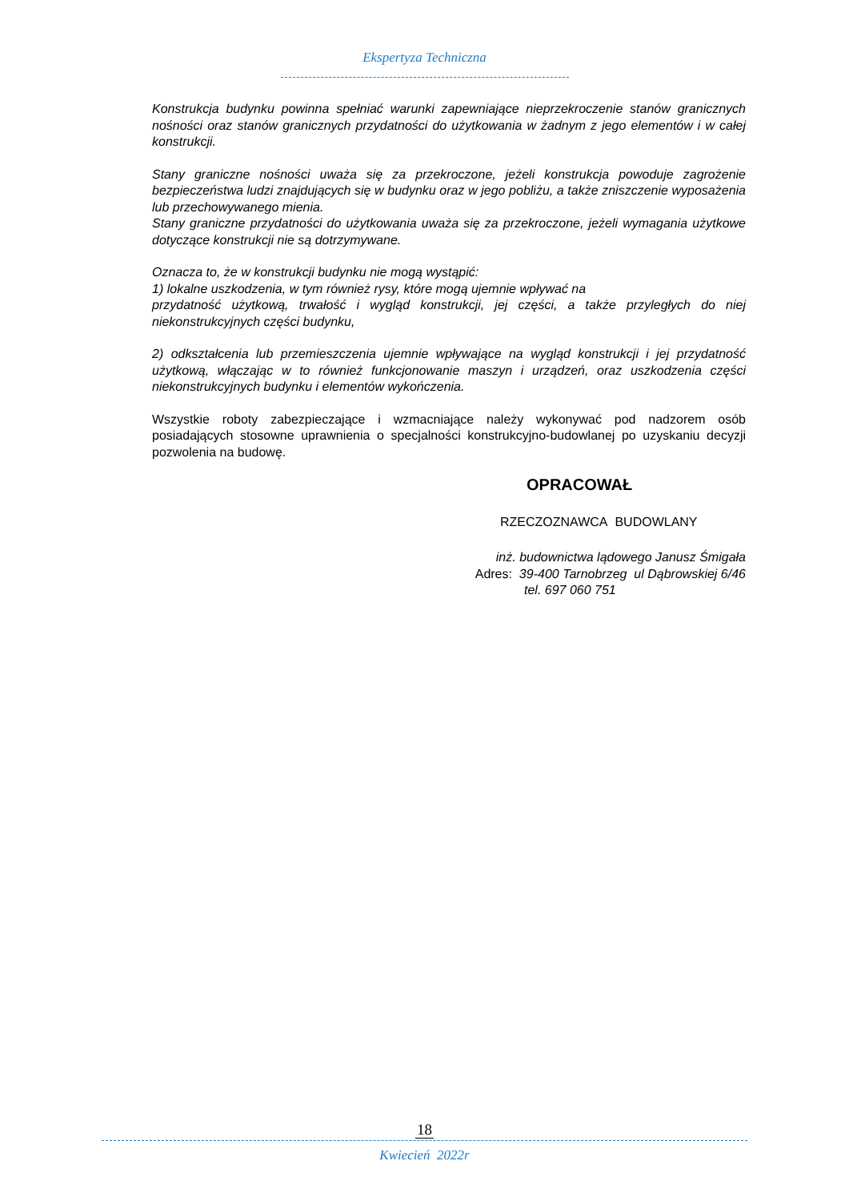Ekspertyza Techniczna
Konstrukcja budynku powinna spełniać warunki zapewniające nieprzekroczenie stanów granicznych nośności oraz stanów granicznych przydatności do użytkowania w żadnym z jego elementów i w całej konstrukcji.
Stany graniczne nośności uważa się za przekroczone, jeżeli konstrukcja powoduje zagrożenie bezpieczeństwa ludzi znajdujących się w budynku oraz w jego pobliżu, a także zniszczenie wyposażenia lub przechowywanego mienia.
Stany graniczne przydatności do użytkowania uważa się za przekroczone, jeżeli wymagania użytkowe dotyczące konstrukcji nie są dotrzymywane.
Oznacza to, że w konstrukcji budynku nie mogą wystąpić:
1) lokalne uszkodzenia, w tym również rysy, które mogą ujemnie wpływać na
przydatność użytkową, trwałość i wygląd konstrukcji, jej części, a także przyległych do niej niekonstrukcyjnych części budynku,
2) odkształcenia lub przemieszczenia ujemnie wpływające na wygląd konstrukcji i jej przydatność użytkową, włączając w to również funkcjonowanie maszyn i urządzeń, oraz uszkodzenia części niekonstrukcyjnych budynku i elementów wykończenia.
Wszystkie roboty zabezpieczające i wzmacniające należy wykonywać pod nadzorem osób posiadających stosowne uprawnienia o specjalności konstrukcyjno-budowlanej po uzyskaniu decyzji pozwolenia na budowę.
OPRACOWAŁ
RZECZOZNAWCA BUDOWLANY
inż. budownictwa lądowego Janusz Śmigała
Adres: 39-400 Tarnobrzeg ul Dąbrowskiej 6/46
tel. 697 060 751
18
Kwiecień 2022r